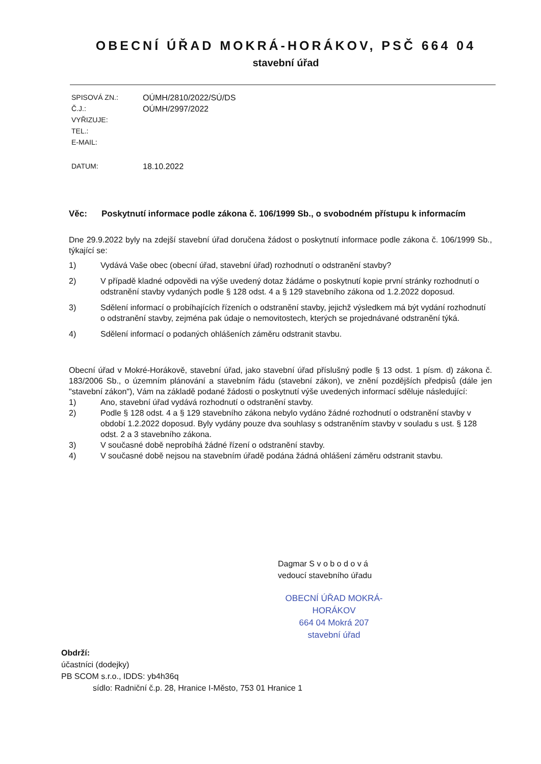OBECNÍ ÚŘAD MOKRÁ-HORÁKOV, PSČ 664 04
stavební úřad
SPISOVÁ ZN.: OÚMH/2810/2022/SÚ/DS
Č.J.: OÚMH/2997/2022
VYŘIZUJE:
TEL.:
E-MAIL:
DATUM: 18.10.2022
Věc: Poskytnutí informace podle zákona č. 106/1999 Sb., o svobodném přístupu k informacím
Dne 29.9.2022 byly na zdejší stavební úřad doručena žádost o poskytnutí informace podle zákona č. 106/1999 Sb., týkající se:
1) Vydává Vaše obec (obecní úřad, stavební úřad) rozhodnutí o odstranění stavby?
2) V případě kladné odpovědi na výše uvedený dotaz žádáme o poskytnutí kopie první stránky rozhodnutí o odstranění stavby vydaných podle § 128 odst. 4 a § 129 stavebního zákona od 1.2.2022 doposud.
3) Sdělení informací o probíhajících řízeních o odstranění stavby, jejichž výsledkem má být vydání rozhodnutí o odstranění stavby, zejména pak údaje o nemovitostech, kterých se projednávané odstranění týká.
4) Sdělení informací o podaných ohlášeních záměru odstranit stavbu.
Obecní úřad v Mokré-Horákově, stavební úřad, jako stavební úřad příslušný podle § 13 odst. 1 písm. d) zákona č. 183/2006 Sb., o územním plánování a stavebním řádu (stavební zákon), ve znění pozdějších předpisů (dále jen "stavební zákon"), Vám na základě podané žádosti o poskytnutí výše uvedených informací sděluje následující:
1) Ano, stavební úřad vydává rozhodnutí o odstranění stavby.
2) Podle § 128 odst. 4 a § 129 stavebního zákona nebylo vydáno žádné rozhodnutí o odstranění stavby v období 1.2.2022 doposud. Byly vydány pouze dva souhlasy s odstraněním stavby v souladu s ust. § 128 odst. 2 a 3 stavebního zákona.
3) V současné době neprobíhá žádné řízení o odstranění stavby.
4) V současné době nejsou na stavebním úřadě podána žádná ohlášení záměru odstranit stavbu.
Dagmar S v o b o d o v á
vedoucí stavebního úřadu
OBECNÍ ÚŘAD MOKRÁ-HORÁKOV
664 04 Mokrá 207
stavební úřad
Obdrží:
účastníci (dodejky)
PB SCOM s.r.o., IDDS: yb4h36q
sídlo: Radniční č.p. 28, Hranice I-Město, 753 01 Hranice 1